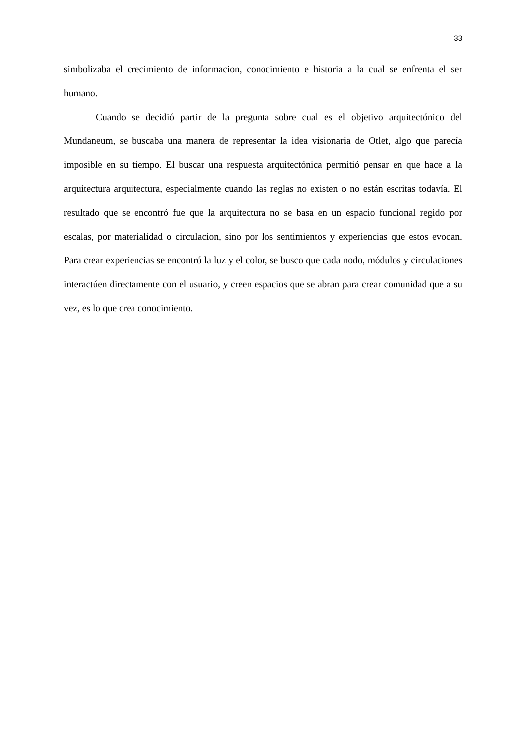33
simbolizaba el crecimiento de informacion, conocimiento e historia a la cual se enfrenta el ser humano.
Cuando se decidió partir de la pregunta sobre cual es el objetivo arquitectónico del Mundaneum, se buscaba una manera de representar la idea visionaria de Otlet, algo que parecía imposible en su tiempo. El buscar una respuesta arquitectónica permitió pensar en que hace a la arquitectura arquitectura, especialmente cuando las reglas no existen o no están escritas todavía. El resultado que se encontró fue que la arquitectura no se basa en un espacio funcional regido por escalas, por materialidad o circulacion, sino por los sentimientos y experiencias que estos evocan. Para crear experiencias se encontró la luz y el color, se busco que cada nodo, módulos y circulaciones interactúen directamente con el usuario, y creen espacios que se abran para crear comunidad que a su vez, es lo que crea conocimiento.